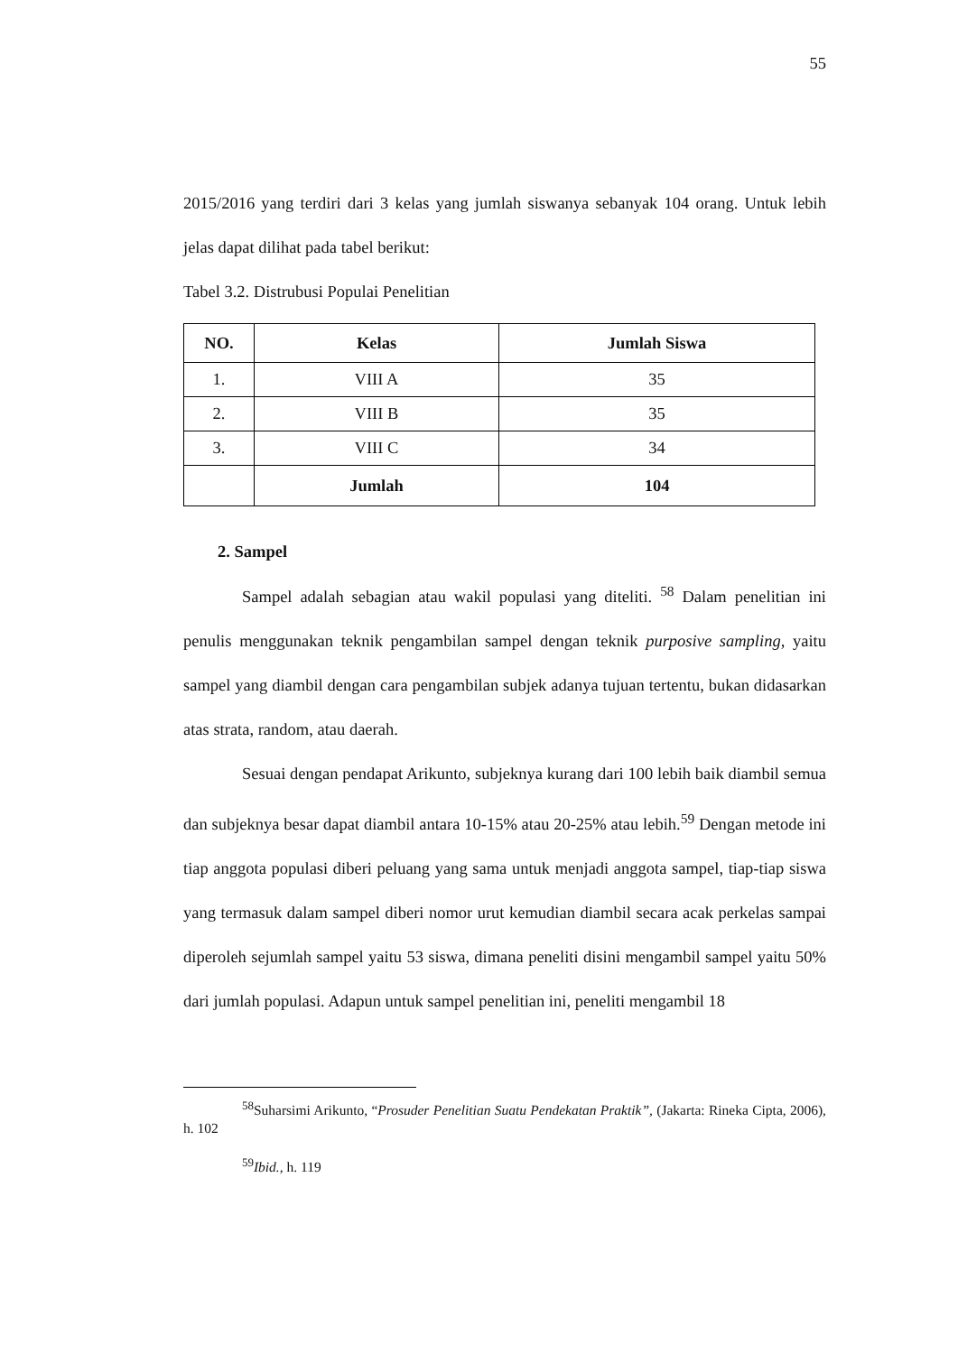55
2015/2016 yang terdiri dari 3 kelas yang jumlah siswanya sebanyak 104 orang. Untuk lebih jelas dapat dilihat pada tabel berikut:
Tabel 3.2. Distrubusi Populai Penelitian
| NO. | Kelas | Jumlah Siswa |
| --- | --- | --- |
| 1. | VIII A | 35 |
| 2. | VIII B | 35 |
| 3. | VIII C | 34 |
| | Jumlah | 104 |
2. Sampel
Sampel adalah sebagian atau wakil populasi yang diteliti. <sup>58</sup> Dalam penelitian ini penulis menggunakan teknik pengambilan sampel dengan teknik purposive sampling, yaitu sampel yang diambil dengan cara pengambilan subjek adanya tujuan tertentu, bukan didasarkan atas strata, random, atau daerah.
Sesuai dengan pendapat Arikunto, subjeknya kurang dari 100 lebih baik diambil semua dan subjeknya besar dapat diambil antara 10-15% atau 20-25% atau lebih.<sup>59</sup> Dengan metode ini tiap anggota populasi diberi peluang yang sama untuk menjadi anggota sampel, tiap-tiap siswa yang termasuk dalam sampel diberi nomor urut kemudian diambil secara acak perkelas sampai diperoleh sejumlah sampel yaitu 53 siswa, dimana peneliti disini mengambil sampel yaitu 50% dari jumlah populasi. Adapun untuk sampel penelitian ini, peneliti mengambil 18
<sup>58</sup> Suharsimi Arikunto, “Prosuder Penelitian Suatu Pendekatan Praktik”, (Jakarta: Rineka Cipta, 2006), h. 102
<sup>59</sup> Ibid., h. 119